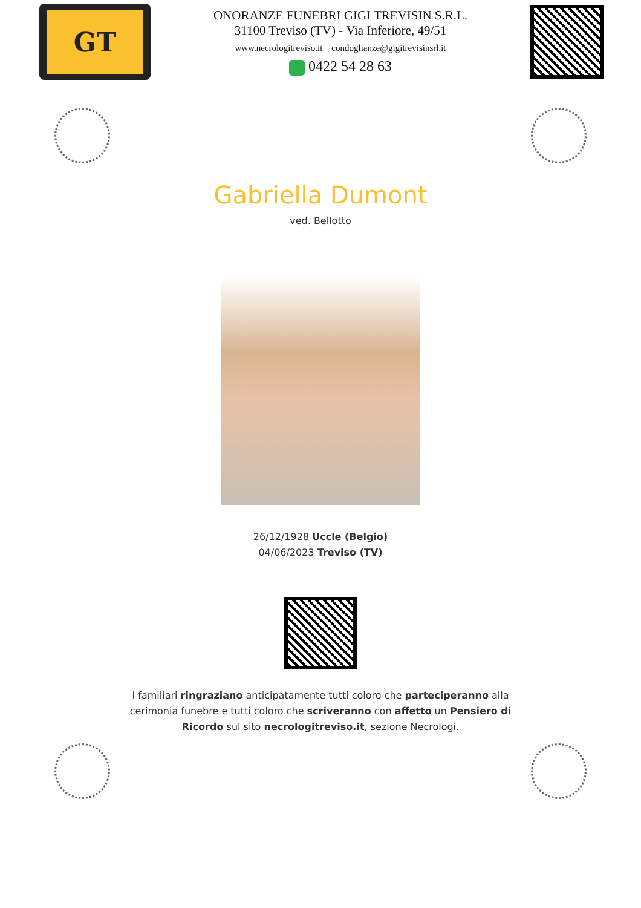GT
ONORANZE FUNEBRI GIGI TREVISIN S.R.L.
31100 Treviso (TV) - Via Inferiore, 49/51
www.necrologitreviso.it condoglianze@gigitrevisinsrl.it
0422 54 28 63
Gabriella Dumont
ved. Bellotto
26/12/1928 Uccle (Belgio)
04/06/2023 Treviso (TV)
I familiari ringraziano anticipatamente tutti coloro che parteciperanno alla cerimonia funebre e tutti coloro che scriveranno con affetto un Pensiero di Ricordo sul sito necrologitreviso.it, sezione Necrologi.